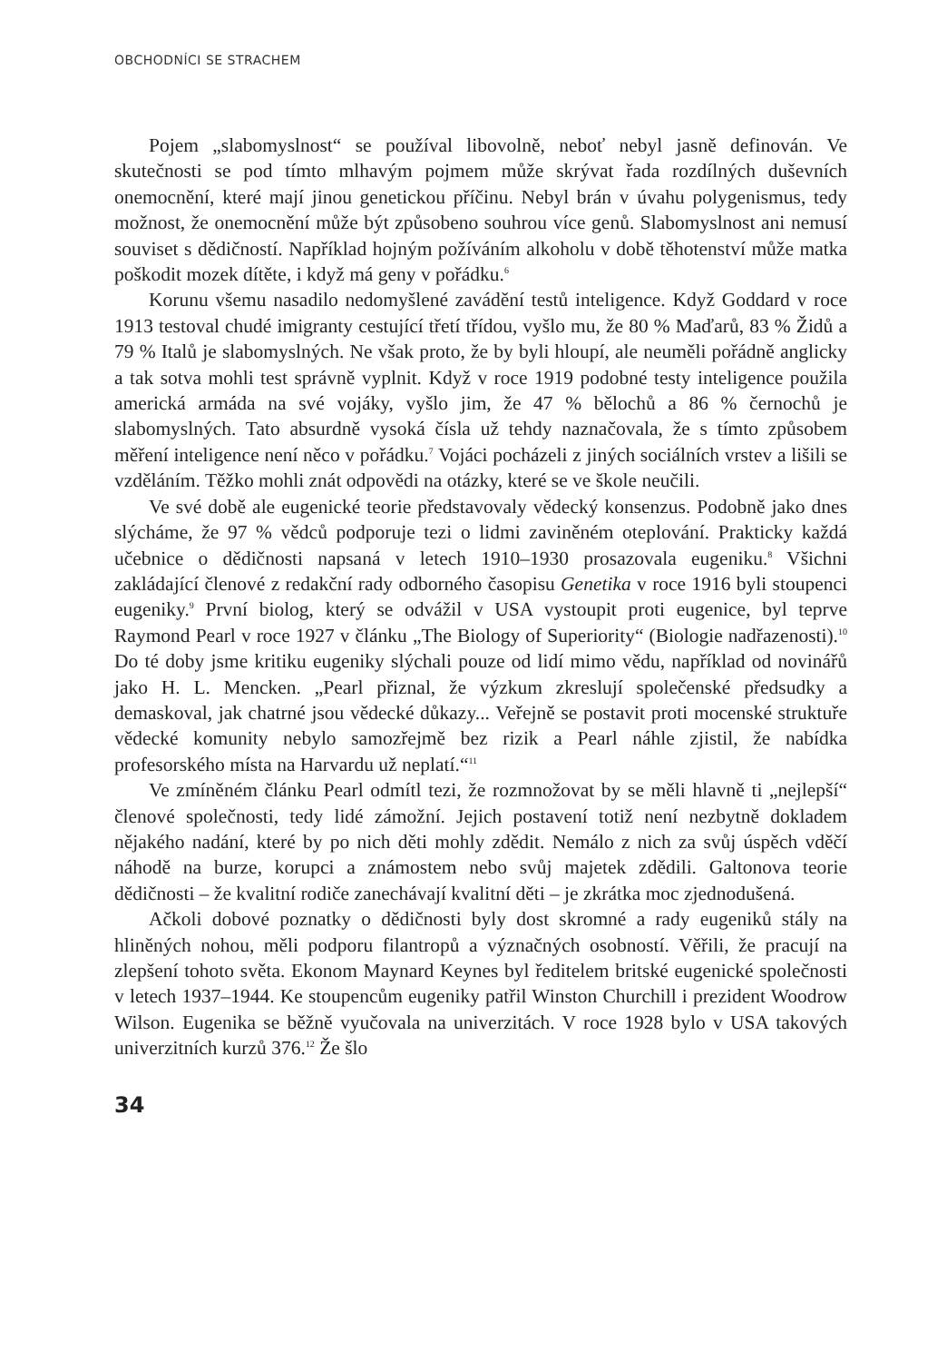OBCHODNÍCI SE STRACHEM
Pojem „slabomyslnost“ se používal libovolně, neboť nebyl jasně definován. Ve skutečnosti se pod tímto mlhavým pojmem může skrývat řada rozdílných duševních onemocnění, které mají jinou genetickou příčinu. Nebyl brán v úvahu polygenismus, tedy možnost, že onemocnění může být způsobeno souhrou více genů. Slabomyslnost ani nemusí souviset s dědičností. Například hojným požíváním alkoholu v době těhotenství může matka poškodit mozek dítěte, i když má geny v pořádku.<sup>6</sup>
Korunu všemu nasadilo nedomyšlené zavádění testů inteligence. Když Goddard v roce 1913 testoval chudé imigranty cestující třetí třídou, vyšlo mu, že 80 % Maďarů, 83 % Židů a 79 % Italů je slabomyslných. Ne však proto, že by byli hloupí, ale neuměli pořádně anglicky a tak sotva mohli test správně vyplnit. Když v roce 1919 podobné testy inteligence použila americká armáda na své vojáky, vyšlo jim, že 47 % bělochů a 86 % černochů je slabomyslných. Tato absurdně vysoká čísla už tehdy naznačovala, že s tímto způsobem měření inteligence není něco v pořádku.<sup>7</sup> Vojáci pocházeli z jiných sociálních vrstev a lišili se vzděláním. Těžko mohli znát odpovědi na otázky, které se ve škole neučili.
Ve své době ale eugenické teorie představovaly vědecký konsenzus. Podobně jako dnes slýcháme, že 97 % vědců podporuje tezi o lidmi zaviněném oteplování. Prakticky každá učebnice o dědičnosti napsaná v letech 1910–1930 prosazovala eugeniku.<sup>8</sup> Všichni zakládající členové z redakční rady odborného časopisu Genetika v roce 1916 byli stoupenci eugeniky.<sup>9</sup> První biolog, který se odvážil v USA vystoupit proti eugenice, byl teprve Raymond Pearl v roce 1927 v článku „The Biology of Superiority“ (Biologie nadřazenosti).<sup>10</sup> Do té doby jsme kritiku eugeniky slýchali pouze od lidí mimo vědu, například od novinářů jako H. L. Mencken. „Pearl přiznal, že výzkum zkreslují společenské předsudky a demaskoval, jak chatrné jsou vědecké důkazy... Veřejně se postavit proti mocenské struktuře vědecké komunity nebylo samozřejmě bez rizik a Pearl náhle zjistil, že nabídka profesorského místa na Harvardu už neplatí.“<sup>11</sup>
Ve zmíněném článku Pearl odmítl tezi, že rozmnožovat by se měli hlavně ti „nejlepší“ členové společnosti, tedy lidé zámožní. Jejich postavení totiž není nezbytně dokladem nějakého nadání, které by po nich děti mohly zdědit. Nemálo z nich za svůj úspěch vděčí náhodě na burze, korupci a známostem nebo svůj majetek zdědili. Galtonova teorie dědičnosti – že kvalitní rodiče zanechávají kvalitní děti – je zkrátka moc zjednodušená.
Ačkoli dobové poznatky o dědičnosti byly dost skromné a rady eugeniků stály na hliněných nohou, měli podporu filantropů a význačných osobností. Věřili, že pracují na zlepšení tohoto světa. Ekonom Maynard Keynes byl ředitelem britské eugenické společnosti v letech 1937–1944. Ke stoupencům eugeniky patřil Winston Churchill i prezident Woodrow Wilson. Eugenika se běžně vyučovala na univerzitách. V roce 1928 bylo v USA takových univerzitních kurzů 376.<sup>12</sup> Že šlo
34